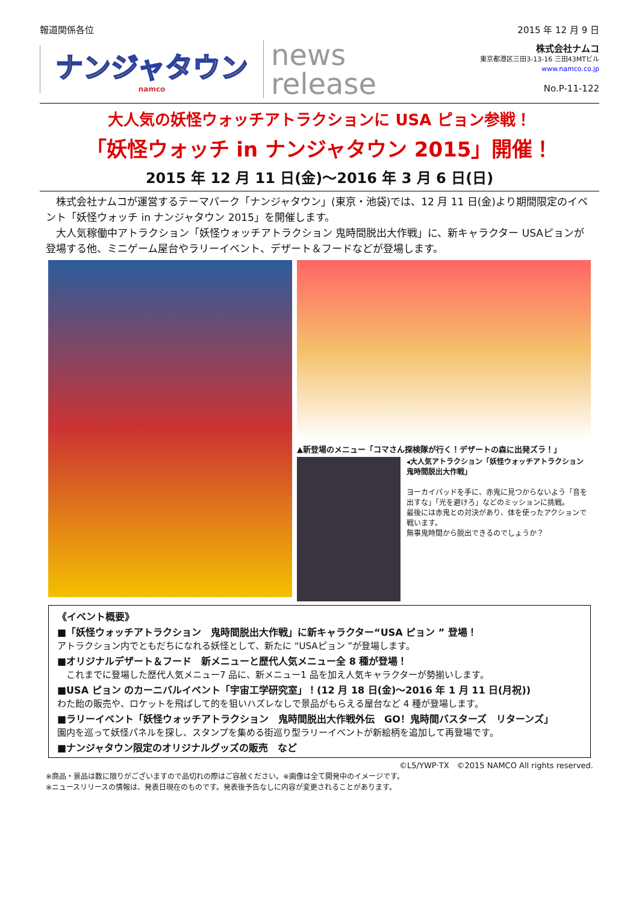報道関係各位 2015 年 12 月 9 日
ナンジャタウン
namco
news
release
株式会社ナムコ
東京都港区三田3-13-16 三田43MTビル
www.namco.co.jp
No.P-11-122
大人気の妖怪ウォッチアトラクションに USA ピョン参戦！
「妖怪ウォッチ in ナンジャタウン 2015」開催！
2015 年 12 月 11 日(金)～2016 年 3 月 6 日(日)
　株式会社ナムコが運営するテーマパーク「ナンジャタウン」(東京・池袋)では、12 月 11 日(金)より期間限定のイベント「妖怪ウォッチ in ナンジャタウン 2015」を開催します。
　大人気稼働中アトラクション「妖怪ウォッチアトラクション 鬼時間脱出大作戦」に、新キャラクター USAピョンが登場する他、ミニゲーム屋台やラリーイベント、デザート＆フードなどが登場します。
▲新登場のメニュー「コマさん探検隊が行く！デザートの森に出発ズラ！」
◂大人気アトラクション「妖怪ウォッチアトラクション　鬼時間脱出大作戦」
ヨーカイパッドを手に、赤鬼に見つからないよう「音を出すな」「光を避けろ」などのミッションに挑戦。
最後には赤鬼との対決があり、体を使ったアクションで戦います。
無事鬼時間から脱出できるのでしょうか？
《イベント概要》
■「妖怪ウォッチアトラクション　鬼時間脱出大作戦」に新キャラクター“USA ピョン ” 登場！
アトラクション内でともだちになれる妖怪として、新たに “USAピョン ”が登場します。
■オリジナルデザート＆フード　新メニューと歴代人気メニュー全 8 種が登場！
　これまでに登場した歴代人気メニュー7 品に、新メニュー1 品を加え人気キャラクターが勢揃いします。
■USA ピョン のカーニバルイベント「宇宙工学研究室」！(12 月 18 日(金)～2016 年 1 月 11 日(月祝))
わた飴の販売や、ロケットを飛ばして的を狙いハズレなしで景品がもらえる屋台など 4 種が登場します。
■ラリーイベント「妖怪ウォッチアトラクション　鬼時間脱出大作戦外伝　GO！鬼時間バスターズ　リターンズ」
園内を巡って妖怪パネルを探し、スタンプを集める街巡り型ラリーイベントが新絵柄を追加して再登場です。
■ナンジャタウン限定のオリジナルグッズの販売　など
©L5/YWP·TX　©2015 NAMCO All rights reserved.
※商品・景品は数に限りがございますので品切れの際はご容赦ください。※画像は全て開発中のイメージです。
※ニュースリリースの情報は、発表日現在のものです。発表後予告なしに内容が変更されることがあります。